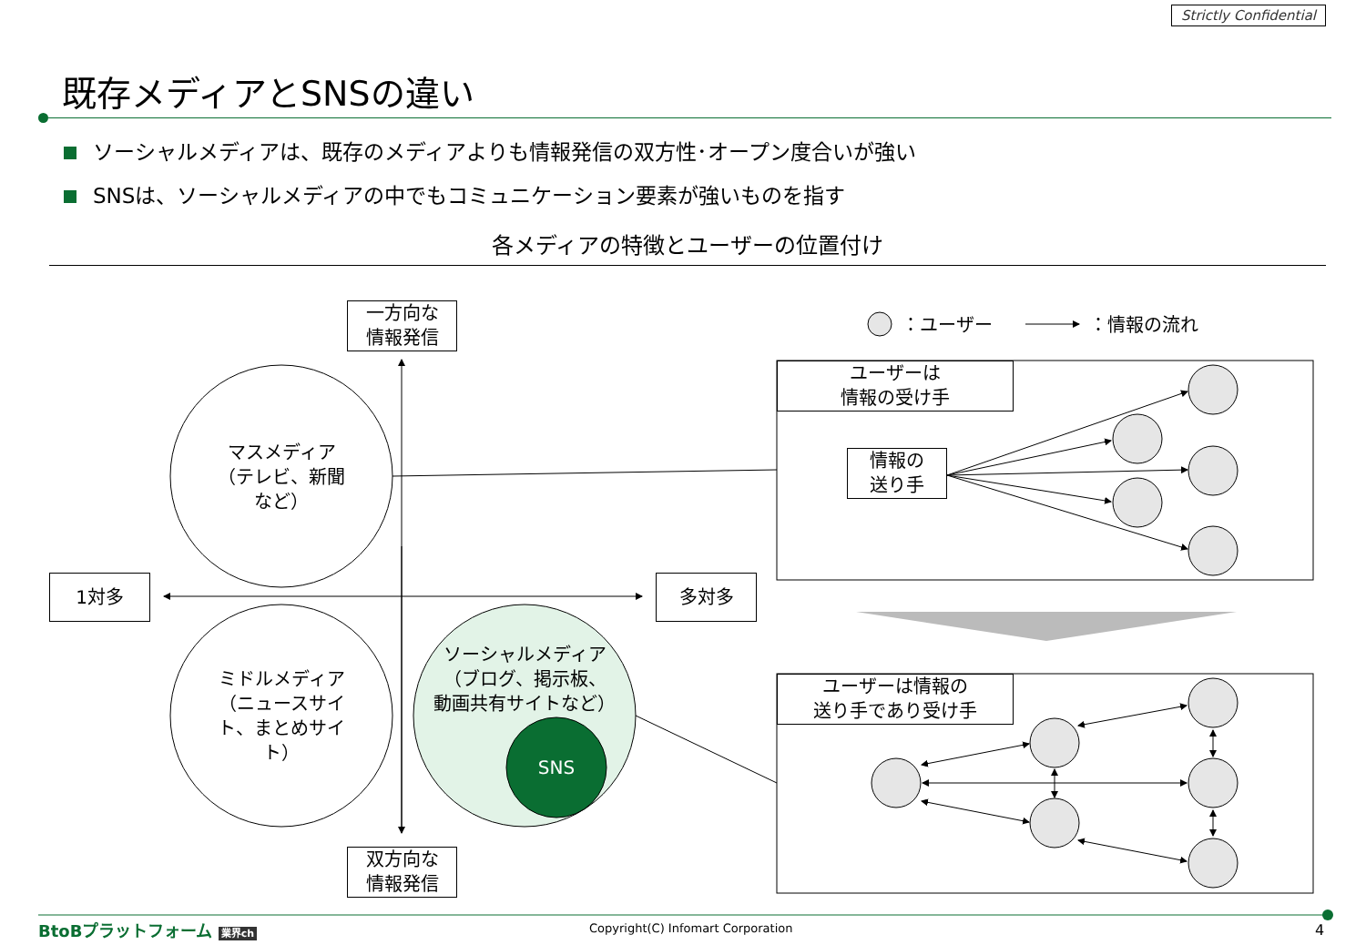Strictly Confidential
既存メディアとSNSの違い
ソーシャルメディアは、既存のメディアよりも情報発信の双方性･オープン度合いが強い
SNSは、ソーシャルメディアの中でもコミュニケーション要素が強いものを指す
各メディアの特徴とユーザーの位置付け
一方向な
情報発信
双方向な
情報発信
1対多 多対多
マスメディア
（テレビ、新聞
など）
ミドルメディア
（ニュースサイト、まとめサイト）
ソーシャルメディア
（ブログ、掲示板、
動画共有サイトなど）
SNS
：ユーザー ：情報の流れ
ユーザーは
情報の受け手
情報の
送り手
ユーザーは情報の
送り手であり受け手
BtoBプラットフォーム 業界ch
Copyright(C) Infomart Corporation
4